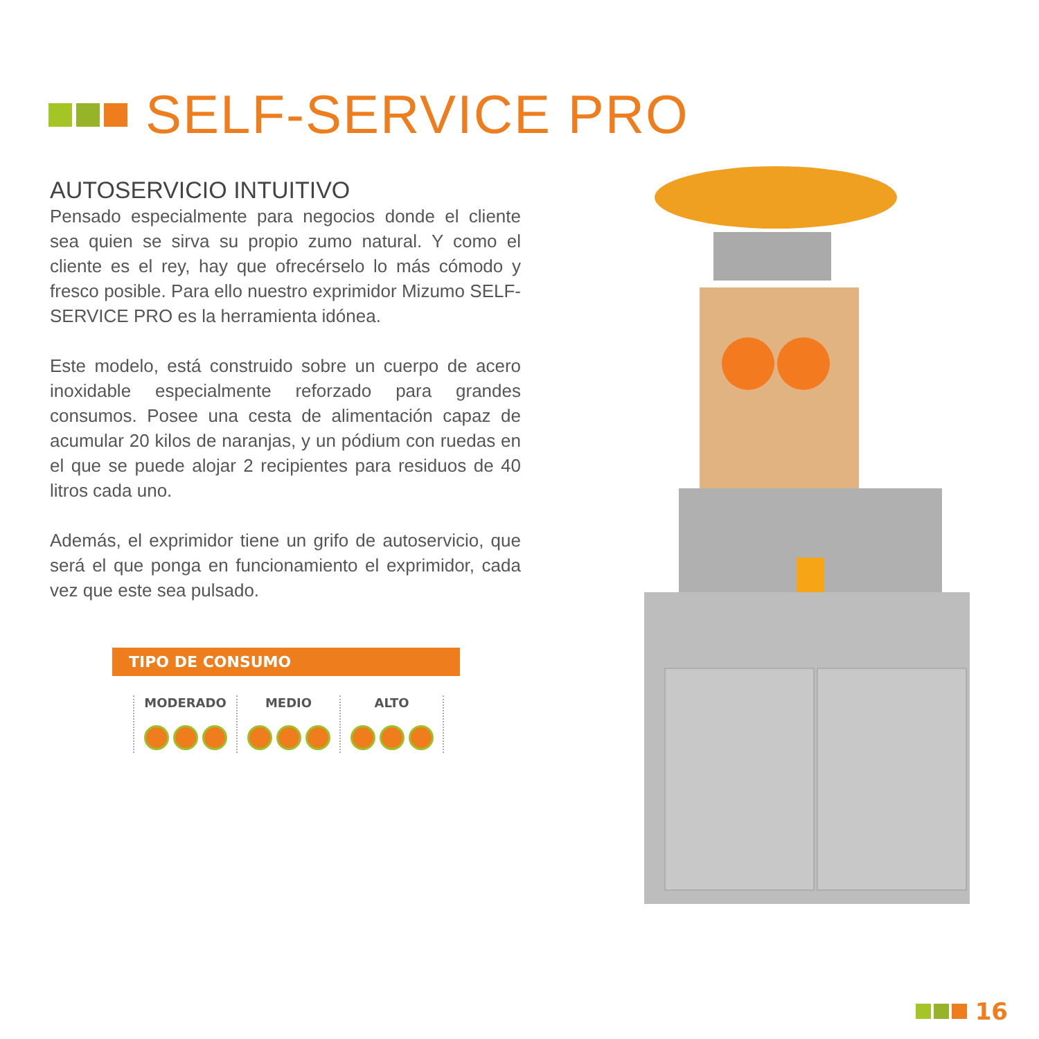SELF-SERVICE PRO
AUTOSERVICIO INTUITIVO
Pensado especialmente para negocios donde el cliente sea quien se sirva su propio zumo natural. Y como el cliente es el rey, hay que ofrecérselo lo más cómodo y fresco posible. Para ello nuestro exprimidor Mizumo SELF-SERVICE PRO es la herramienta idónea.
Este modelo, está construido sobre un cuerpo de acero inoxidable especialmente reforzado para grandes consumos. Posee una cesta de alimentación capaz de acumular 20 kilos de naranjas, y un pódium con ruedas en el que se puede alojar 2 recipientes para residuos de 40 litros cada uno.
Además, el exprimidor tiene un grifo de autoservicio, que será el que ponga en funcionamiento el exprimidor, cada vez que este sea pulsado.
TIPO DE CONSUMO
MODERADO
MEDIO
ALTO
16